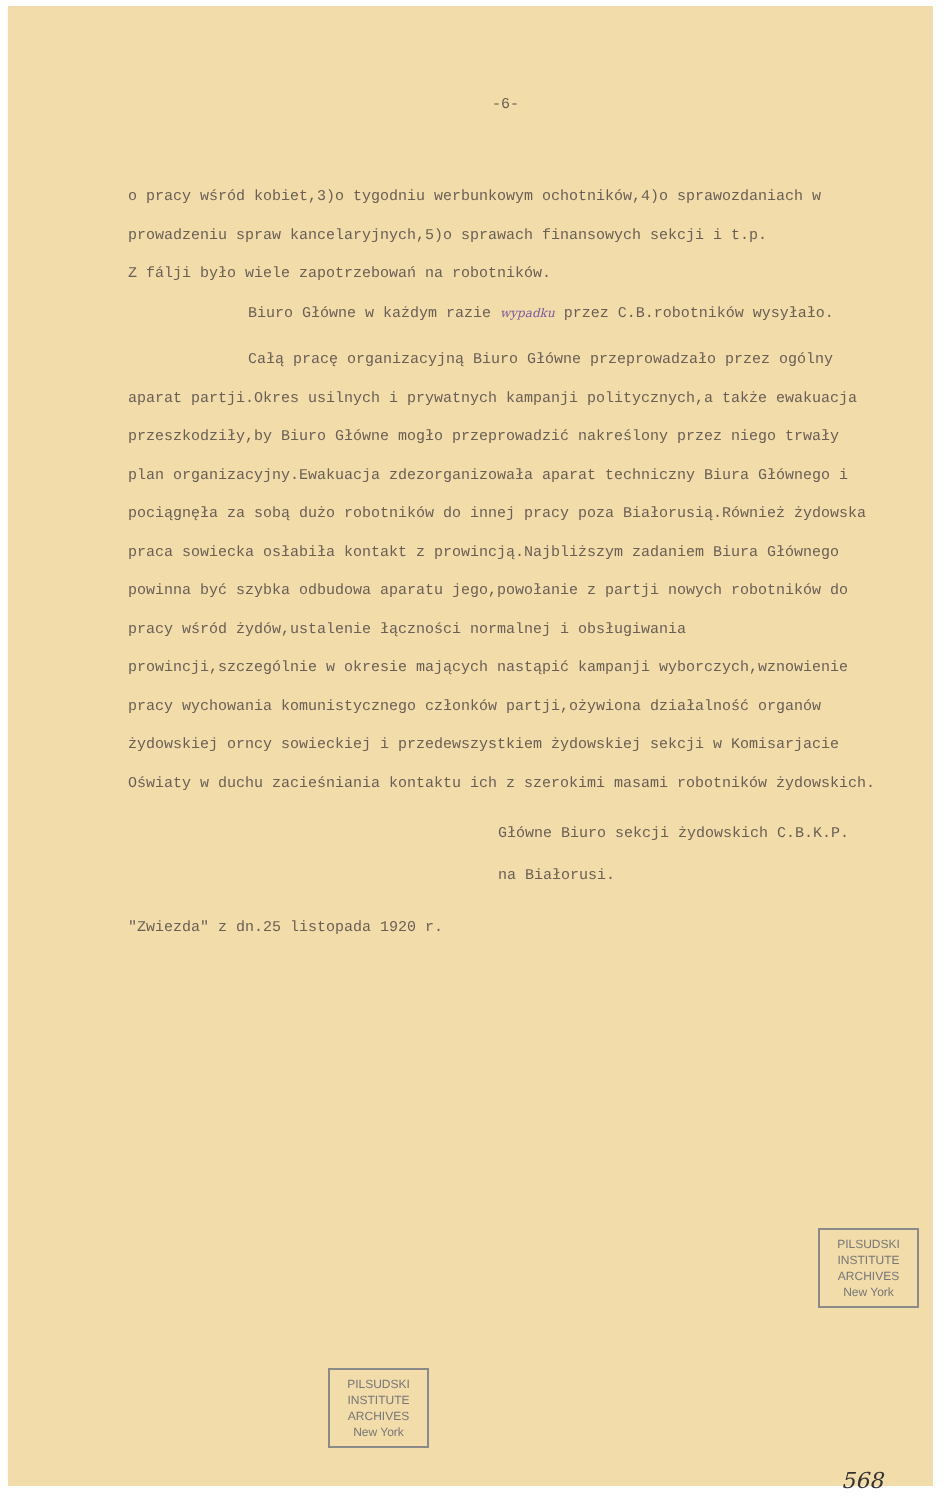-6-
o pracy wśród kobiet,3)o tygodniu werbunkowym ochotników,4)o sprawozdaniach w prowadzeniu spraw kancelaryjnych,5)o sprawach finansowych sekcji i t.p.
Z fálji było wiele zapotrzebowań na robotników.
Biuro Główne w każdym razie wypadku przez C.B.robotników wysyłało.
Całą pracę organizacyjną Biuro Główne przeprowadzało przez ogólny aparat partji.Okres usilnych i prywatnych kampanji politycznych,a także ewakuacja przeszkodziły,by Biuro Główne mogło przeprowadzić nakreślony przez niego trwały plan organizacyjny.Ewakuacja zdezorganizowała aparat techniczny Biura Głównego i pociągnęła za sobą dużo robotników do innej pracy poza Białorusią.Również żydowska praca sowiecka osłabiła kontakt z prowincją.Najbliższym zadaniem Biura Głównego powinna być szybka odbudowa aparatu jego,powołanie z partji nowych robotników do pracy wśród żydów,ustalenie łączności normalnej i obsługiwania prowincji,szczególnie w okresie mających nastąpić kampanji wyborczych,wznowienie pracy wychowania komunistycznego członków partji,ożywiona działalność organów żydowskiej orncy sowieckiej i przedewszystkiem żydowskiej sekcji w Komisarjacie Oświaty w duchu zacieśniania kontaktu ich z szerokimi masami robotników żydowskich.
Główne Biuro sekcji żydowskich C.B.K.P.
na Białorusi.
"Zwiezda" z dn.25 listopada 1920 r.
PILSUDSKI
INSTITUTE
ARCHIVES
New York
PILSUDSKI
INSTITUTE
ARCHIVES
New York
568